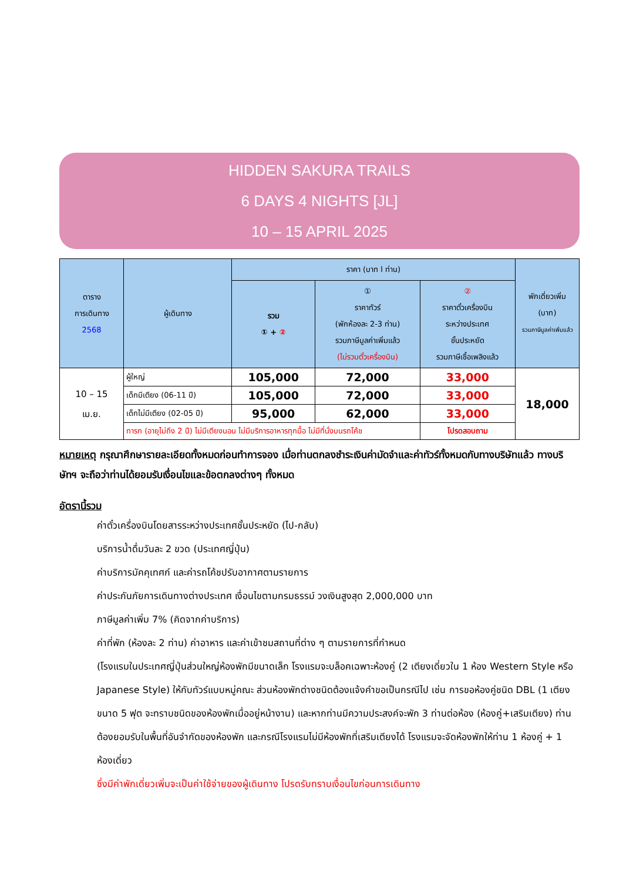HIDDEN SAKURA TRAILS
6 DAYS 4 NIGHTS [JL]
10 – 15 APRIL 2025
| ตาราง การเดินทาง 2568 | ผู้เดินทาง | ราคา (บาท l ท่าน) | | | พักเดี่ยวเพิ่ม (บาท) รวมภาษีมูลค่าเพิ่มแล้ว |
| --- | --- | --- | --- | --- | --- |
| | | รวม ① + ② | ① ราคาทัวร์ (พักห้องละ 2-3 ท่าน) รวมภาษีมูลค่าเพิ่มแล้ว (ไม่รวมตั๋วเครื่องบิน) | ② ราคาตั๋วเครื่องบิน ระหว่างประเทศ ชั้นประหยัด รวมภาษีเชื้อเพลิงแล้ว | |
| 10 – 15 เม.ย. | ผู้ใหญ่ | 105,000 | 72,000 | 33,000 | 18,000 |
| | เด็กมีเตียง (06-11 ปี) | 105,000 | 72,000 | 33,000 | |
| | เด็กไม่มีเตียง (02-05 ปี) | 95,000 | 62,000 | 33,000 | |
| | ทารก (อายุไม่ถึง 2 ปี) ไม่มีเตียงนอน ไม่มีบริการอาหารทุกมื้อ ไม่มีที่นั่งบนรถโค้ช | | | โปรดสอบถาม | |
หมายเหตุ กรุณาศึกษารายละเอียดทั้งหมดก่อนทำการจอง เมื่อท่านตกลงชำระเงินค่ามัดจำและค่าทัวร์ทั้งหมดกับทางบริษัทแล้ว ทางบริษัทฯ จะถือว่าท่านได้ยอมรับเงื่อนไขและข้อตกลงต่างๆ ทั้งหมด
อัตรานี้รวม
ค่าตั๋วเครื่องบินโดยสารระหว่างประเทศชั้นประหยัด (ไป-กลับ)
บริการน้ำดื่มวันละ 2 ขวด (ประเทศญี่ปุ่น)
ค่าบริการมัคคุเทศก์ และค่ารถโค้ชปรับอากาศตามรายการ
ค่าประกันภัยการเดินทางต่างประเทศ เงื่อนไขตามกรมธรรม์ วงเงินสูงสุด 2,000,000 บาท
ภาษีมูลค่าเพิ่ม 7% (คิดจากค่าบริการ)
ค่าที่พัก (ห้องละ 2 ท่าน) ค่าอาหาร และค่าเข้าชมสถานที่ต่าง ๆ ตามรายการที่กำหนด
(โรงแรมในประเทศญี่ปุ่นส่วนใหญ่ห้องพักมีขนาดเล็ก โรงแรมจะบล็อคเฉพาะห้องคู่ (2 เตียงเดี่ยวใน 1 ห้อง Western Style หรือ Japanese Style) ให้กับทัวร์แบบหมู่คณะ ส่วนห้องพักต่างชนิดต้องแจ้งคำขอเป็นกรณีไป เช่น การขอห้องคู่ชนิด DBL (1 เตียงขนาด 5 ฟุต จะทราบชนิดของห้องพักเมื่ออยู่หน้างาน) และหากท่านมีความประสงค์จะพัก 3 ท่านต่อห้อง (ห้องคู่+เสริมเตียง) ท่านต้องยอมรับในพื้นที่อันจำกัดของห้องพัก และกรณีโรงแรมไม่มีห้องพักที่เสริมเตียงได้ โรงแรมจะจัดห้องพักให้ท่าน 1 ห้องคู่ + 1 ห้องเดี่ยว
ซึ่งมีค่าพักเดี่ยวเพิ่มจะเป็นค่าใช้จ่ายของผู้เดินทาง โปรดรับทราบเงื่อนไขก่อนการเดินทาง